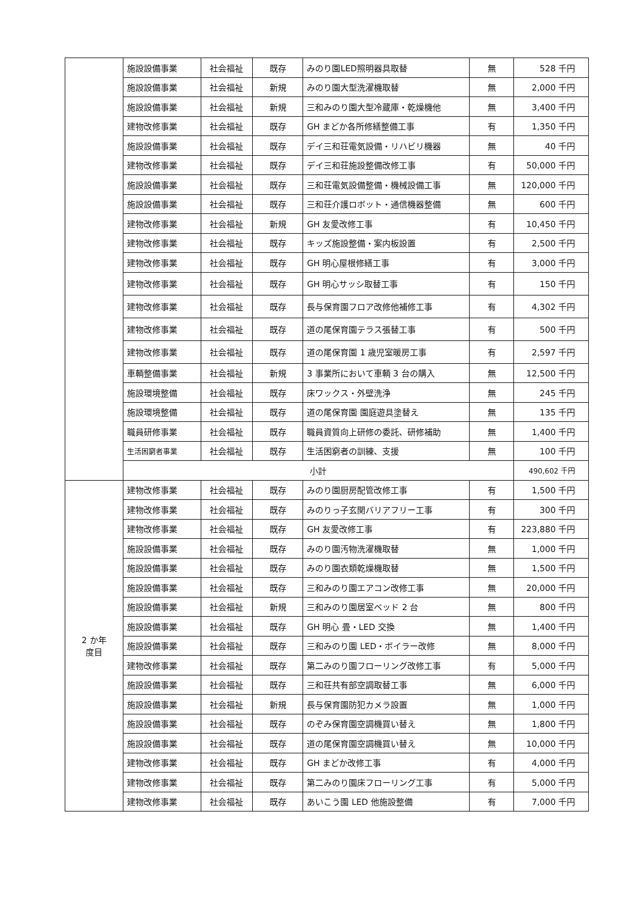| | 施設設備事業 | 社会福祉 | 既存 | みのり園LED照明器具取替 | 無 | 528 千円 |
| | 施設設備事業 | 社会福祉 | 新規 | みのり園大型洗濯機取替 | 無 | 2,000 千円 |
| | 施設設備事業 | 社会福祉 | 新規 | 三和みのり園大型冷蔵庫・乾燥機他 | 無 | 3,400 千円 |
| | 建物改修事業 | 社会福祉 | 既存 | GH まどか各所修繕整備工事 | 有 | 1,350 千円 |
| | 施設設備事業 | 社会福祉 | 既存 | デイ三和荘電気設備・リハビリ機器 | 無 | 40 千円 |
| | 建物改修事業 | 社会福祉 | 既存 | デイ三和荘施設整備改修工事 | 有 | 50,000 千円 |
| | 施設設備事業 | 社会福祉 | 既存 | 三和荘電気設備整備・機械設備工事 | 無 | 120,000 千円 |
| | 施設設備事業 | 社会福祉 | 既存 | 三和荘介護ロボット・通信機器整備 | 無 | 600 千円 |
| | 建物改修事業 | 社会福祉 | 新規 | GH 友愛改修工事 | 有 | 10,450 千円 |
| | 建物改修事業 | 社会福祉 | 既存 | キッズ施設整備・案内板設置 | 有 | 2,500 千円 |
| | 建物改修事業 | 社会福祉 | 既存 | GH 明心屋根修繕工事 | 有 | 3,000 千円 |
| | 建物改修事業 | 社会福祉 | 既存 | GH 明心サッシ取替工事 | 有 | 150 千円 |
| | 建物改修事業 | 社会福祉 | 既存 | 長与保育園フロア改修他補修工事 | 有 | 4,302 千円 |
| | 建物改修事業 | 社会福祉 | 既存 | 道の尾保育園テラス張替工事 | 有 | 500 千円 |
| | 建物改修事業 | 社会福祉 | 既存 | 道の尾保育園 1 歳児室暖房工事 | 有 | 2,597 千円 |
| | 車輌整備事業 | 社会福祉 | 新規 | 3 事業所において車輌 3 台の購入 | 無 | 12,500 千円 |
| | 施設環境整備 | 社会福祉 | 既存 | 床ワックス・外壁洗浄 | 無 | 245 千円 |
| | 施設環境整備 | 社会福祉 | 既存 | 道の尾保育園 園庭遊具塗替え | 無 | 135 千円 |
| | 職員研修事業 | 社会福祉 | 既存 | 職員資質向上研修の委託、研修補助 | 無 | 1,400 千円 |
| | 生活困窮者事業 | 社会福祉 | 既存 | 生活困窮者の訓練、支援 | 無 | 100 千円 |
| | 小計 | | | | | 490,602 千円 |
| 2 か年 度目 | 建物改修事業 | 社会福祉 | 既存 | みのり園厨房配管改修工事 | 有 | 1,500 千円 |
| | 建物改修事業 | 社会福祉 | 既存 | みのりっ子玄関バリアフリー工事 | 有 | 300 千円 |
| | 建物改修事業 | 社会福祉 | 既存 | GH 友愛改修工事 | 有 | 223,880 千円 |
| | 施設設備事業 | 社会福祉 | 既存 | みのり園汚物洗濯機取替 | 無 | 1,000 千円 |
| | 施設設備事業 | 社会福祉 | 既存 | みのり園衣類乾燥機取替 | 無 | 1,500 千円 |
| | 施設設備事業 | 社会福祉 | 既存 | 三和みのり園エアコン改修工事 | 無 | 20,000 千円 |
| | 施設設備事業 | 社会福祉 | 新規 | 三和みのり園居室ベッド 2 台 | 無 | 800 千円 |
| | 施設設備事業 | 社会福祉 | 既存 | GH 明心 畳・LED 交換 | 無 | 1,400 千円 |
| | 施設設備事業 | 社会福祉 | 既存 | 三和みのり園 LED・ボイラー改修 | 無 | 8,000 千円 |
| | 建物改修事業 | 社会福祉 | 既存 | 第二みのり園フローリング改修工事 | 有 | 5,000 千円 |
| | 施設設備事業 | 社会福祉 | 既存 | 三和荘共有部空調取替工事 | 無 | 6,000 千円 |
| | 施設設備事業 | 社会福祉 | 新規 | 長与保育園防犯カメラ設置 | 無 | 1,000 千円 |
| | 施設設備事業 | 社会福祉 | 既存 | のぞみ保育園空調機買い替え | 無 | 1,800 千円 |
| | 施設設備事業 | 社会福祉 | 既存 | 道の尾保育園空調機買い替え | 無 | 10,000 千円 |
| | 建物改修事業 | 社会福祉 | 既存 | GH まどか改修工事 | 有 | 4,000 千円 |
| | 建物改修事業 | 社会福祉 | 既存 | 第二みのり園床フローリング工事 | 有 | 5,000 千円 |
| | 建物改修事業 | 社会福祉 | 既存 | あいこう園 LED 他施設整備 | 有 | 7,000 千円 |